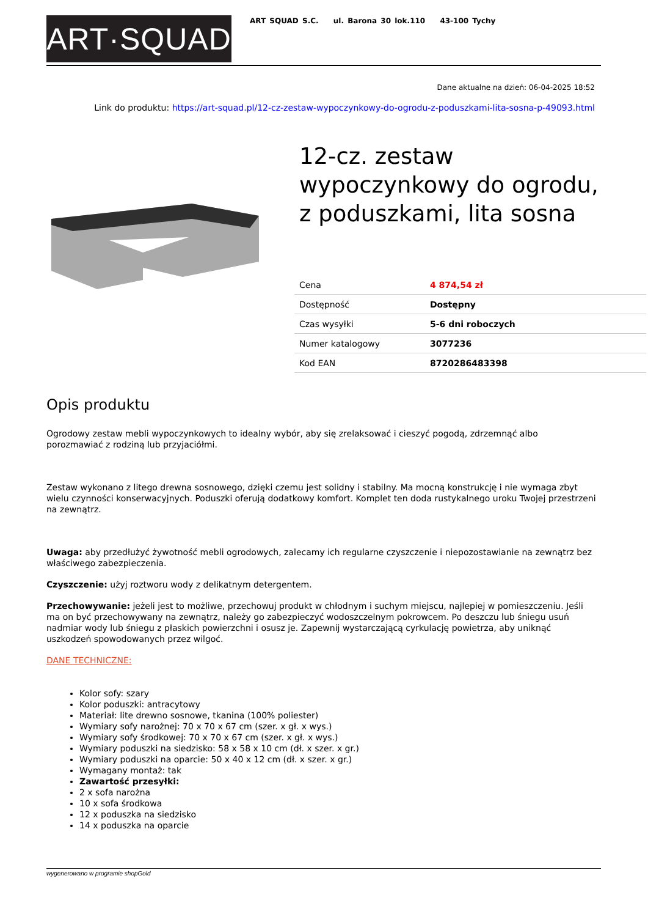ART·SQUAD
ART SQUAD S.C. ul. Barona 30 lok.110 43-100 Tychy
Dane aktualne na dzień: 06-04-2025 18:52
Link do produktu: https://art-squad.pl/12-cz-zestaw-wypoczynkowy-do-ogrodu-z-poduszkami-lita-sosna-p-49093.html
12-cz. zestaw wypoczynkowy do ogrodu, z poduszkami, lita sosna
| Cena | 4 874,54 zł |
| Dostępność | Dostępny |
| Czas wysyłki | 5-6 dni roboczych |
| Numer katalogowy | 3077236 |
| Kod EAN | 8720286483398 |
Opis produktu
Ogrodowy zestaw mebli wypoczynkowych to idealny wybór, aby się zrelaksować i cieszyć pogodą, zdrzemnąć albo porozmawiać z rodziną lub przyjaciółmi.
Zestaw wykonano z litego drewna sosnowego, dzięki czemu jest solidny i stabilny. Ma mocną konstrukcję i nie wymaga zbyt wielu czynności konserwacyjnych. Poduszki oferują dodatkowy komfort. Komplet ten doda rustykalnego uroku Twojej przestrzeni na zewnątrz.
Uwaga: aby przedłużyć żywotność mebli ogrodowych, zalecamy ich regularne czyszczenie i niepozostawianie na zewnątrz bez właściwego zabezpieczenia.
Czyszczenie: użyj roztworu wody z delikatnym detergentem.
Przechowywanie: jeżeli jest to możliwe, przechowuj produkt w chłodnym i suchym miejscu, najlepiej w pomieszczeniu. Jeśli ma on być przechowywany na zewnątrz, należy go zabezpieczyć wodoszczelnym pokrowcem. Po deszczu lub śniegu usuń nadmiar wody lub śniegu z płaskich powierzchni i osusz je. Zapewnij wystarczającą cyrkulację powietrza, aby uniknąć uszkodzeń spowodowanych przez wilgoć.
DANE TECHNICZNE:
Kolor sofy: szary
Kolor poduszki: antracytowy
Materiał: lite drewno sosnowe, tkanina (100% poliester)
Wymiary sofy narożnej: 70 x 70 x 67 cm (szer. x gł. x wys.)
Wymiary sofy środkowej: 70 x 70 x 67 cm (szer. x gł. x wys.)
Wymiary poduszki na siedzisko: 58 x 58 x 10 cm (dł. x szer. x gr.)
Wymiary poduszki na oparcie: 50 x 40 x 12 cm (dł. x szer. x gr.)
Wymagany montaż: tak
Zawartość przesyłki:
2 x sofa narożna
10 x sofa środkowa
12 x poduszka na siedzisko
14 x poduszka na oparcie
wygenerowano w programie shopGold